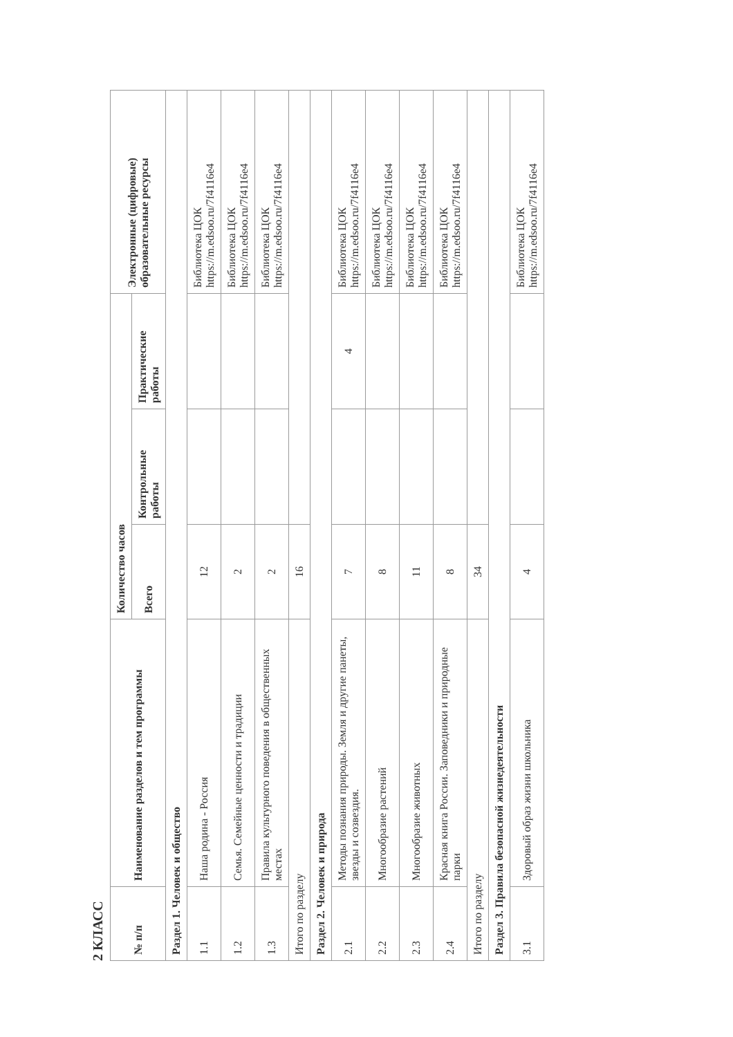2 КЛАСС
| № п/п | Наименование разделов и тем программы | Количество часов | | | Электронные (цифровые) образовательные ресурсы |
| --- | --- | --- | --- | --- | --- |
| | | Всего | Контрольные работы | Практические работы | |
| Раздел 1. Человек и общество | | | | | |
| 1.1 | Наша родина - Россия | 12 | | | Библиотека ЦОК https://m.edsoo.ru/7f4116e4 |
| 1.2 | Семья. Семейные ценности и традиции | 2 | | | Библиотека ЦОК https://m.edsoo.ru/7f4116e4 |
| 1.3 | Правила культурного поведения в общественных местах | 2 | | | Библиотека ЦОК https://m.edsoo.ru/7f4116e4 |
| Итого по разделу | | 16 | | | |
| Раздел 2. Человек и природа | | | | | |
| 2.1 | Методы познания природы. Земля и другие панеты, звезды и созвездия. | 7 | | 4 | Библиотека ЦОК https://m.edsoo.ru/7f4116e4 |
| 2.2 | Многообразие растений | 8 | | | Библиотека ЦОК https://m.edsoo.ru/7f4116e4 |
| 2.3 | Многообразие животных | 11 | | | Библиотека ЦОК https://m.edsoo.ru/7f4116e4 |
| 2.4 | Красная книга России. Заповедники и природные парки | 8 | | | Библиотека ЦОК https://m.edsoo.ru/7f4116e4 |
| Итого по разделу | | 34 | | | |
| Раздел 3. Правила безопасной жизнедеятельности | | | | | |
| 3.1 | Здоровый образ жизни школьника | 4 | | | Библиотека ЦОК https://m.edsoo.ru/7f4116e4 |